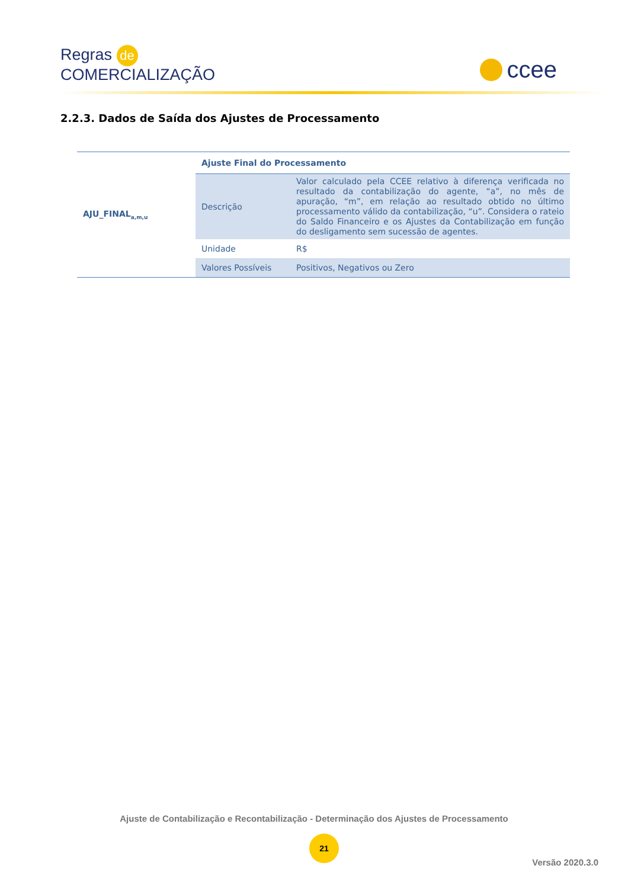Regras de
COMERCIALIZAÇÃO
ccee
2.2.3. Dados de Saída dos Ajustes de Processamento
| AJU_FINAL<sub>a,m,u</sub> | Ajuste Final do Processamento | |
| | Descrição | Valor calculado pela CCEE relativo à diferença verificada no resultado da contabilização do agente, “a”, no mês de apuração, “m”, em relação ao resultado obtido no último processamento válido da contabilização, “u”. Considera o rateio do Saldo Financeiro e os Ajustes da Contabilização em função do desligamento sem sucessão de agentes. |
| | Unidade | R$ |
| | Valores Possíveis | Positivos, Negativos ou Zero |
Ajuste de Contabilização e Recontabilização - Determinação dos Ajustes de Processamento
21
Versão 2020.3.0